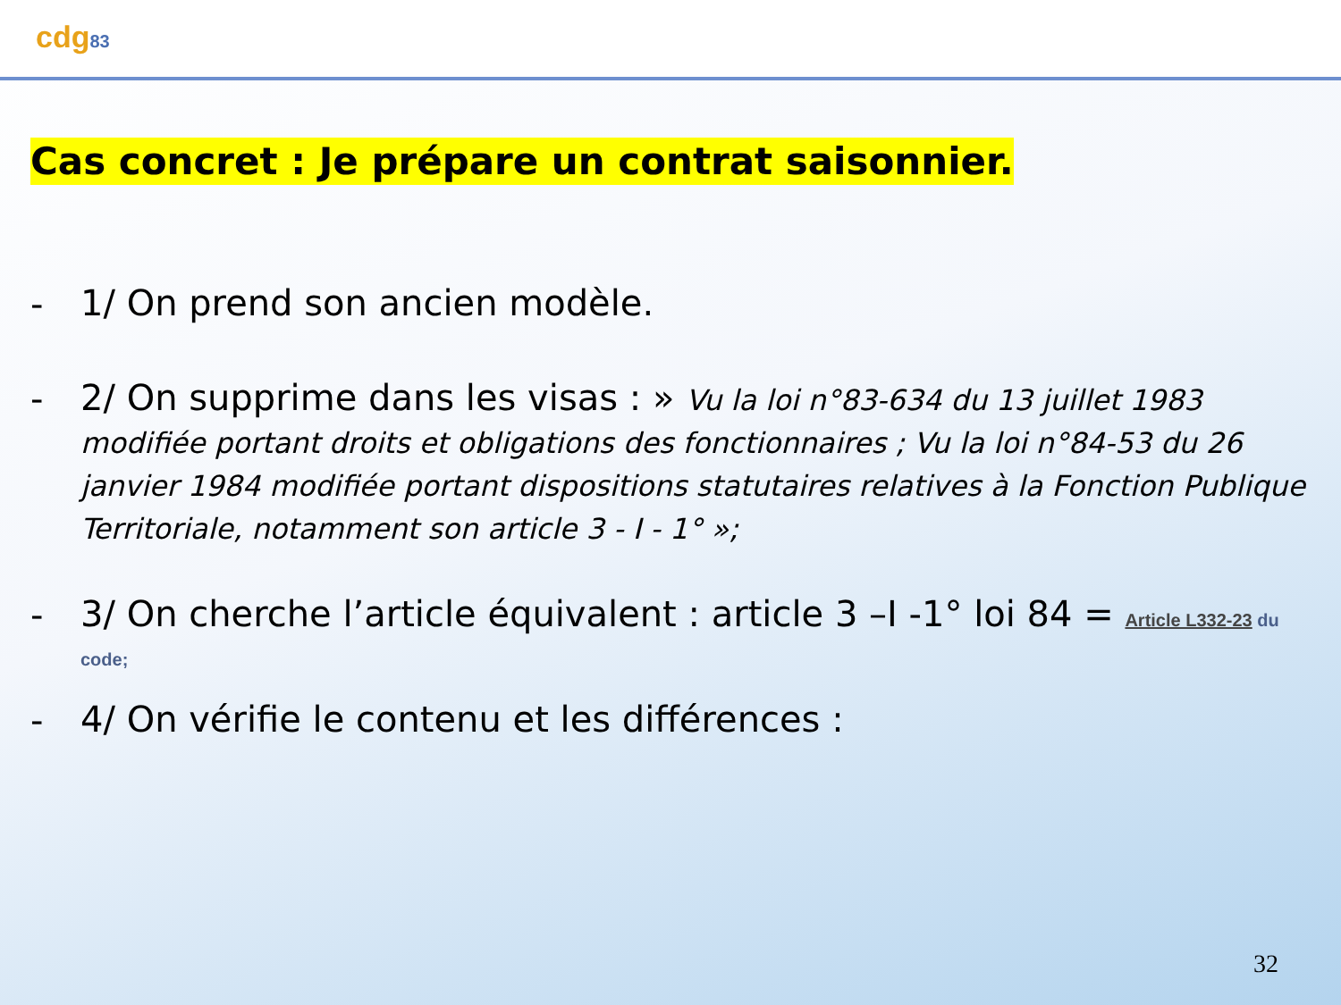cdg83
Cas concret : Je prépare un contrat saisonnier.
-
1/ On prend son ancien modèle.
-
2/ On supprime dans les visas : » Vu la loi n°83-634 du 13 juillet 1983 modifiée portant droits et obligations des fonctionnaires ; Vu la loi n°84-53 du 26 janvier 1984 modifiée portant dispositions statutaires relatives à la Fonction Publique Territoriale, notamment son article 3 - I - 1° »;
-
3/ On cherche l’article équivalent : article 3 –I -1° loi 84 = Article L332-23 du code;
-
4/ On vérifie le contenu et les différences :
32